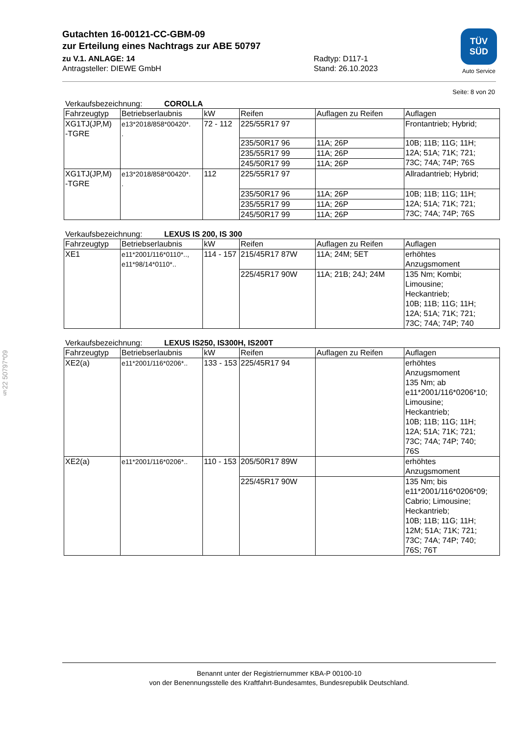Gutachten 16-00121-CC-GBM-09
zur Erteilung eines Nachtrags zur ABE 50797
zu V.1. ANLAGE: 14 Radtyp: D117-1
Antragsteller: DIEWE GmbH Stand: 26.10.2023
TÜV
SÜD
Auto Service
§22 50797*09
Seite: 8 von 20
Verkaufsbezeichnung: COROLLA
| Fahrzeugtyp | Betriebserlaubnis | kW | Reifen | Auflagen zu Reifen | Auflagen |
| --- | --- | --- | --- | --- | --- |
| XG1TJ(JP,M) -TGRE | e13*2018/858*00420*. . | 72 - 112 | 225/55R17 97 | | Frontantrieb; Hybrid; |
| | | | 235/50R17 96 | 11A; 26P | 10B; 11B; 11G; 11H; 12A; 51A; 71K; 721; 73C; 74A; 74P; 76S |
| | | | 235/55R17 99 | 11A; 26P | |
| | | | 245/50R17 99 | 11A; 26P | |
| XG1TJ(JP,M) -TGRE | e13*2018/858*00420*. . | 112 | 225/55R17 97 | | Allradantrieb; Hybrid; |
| | | | 235/50R17 96 | 11A; 26P | 10B; 11B; 11G; 11H; 12A; 51A; 71K; 721; 73C; 74A; 74P; 76S |
| | | | 235/55R17 99 | 11A; 26P | |
| | | | 245/50R17 99 | 11A; 26P | |
Verkaufsbezeichnung: LEXUS IS 200, IS 300
| Fahrzeugtyp | Betriebserlaubnis | kW | Reifen | Auflagen zu Reifen | Auflagen |
| --- | --- | --- | --- | --- | --- |
| XE1 | e11*2001/116*0110*.., e11*98/14*0110*.. | 114 - 157 | 215/45R17 87W | 11A; 24M; 5ET | erhöhtes Anzugsmoment |
| | | | 225/45R17 90W | 11A; 21B; 24J; 24M | 135 Nm; Kombi; Limousine; Heckantrieb; 10B; 11B; 11G; 11H; 12A; 51A; 71K; 721; 73C; 74A; 74P; 740 |
Verkaufsbezeichnung: LEXUS IS250, IS300H, IS200T
| Fahrzeugtyp | Betriebserlaubnis | kW | Reifen | Auflagen zu Reifen | Auflagen |
| --- | --- | --- | --- | --- | --- |
| XE2(a) | e11*2001/116*0206*.. | 133 - 153 | 225/45R17 94 | | erhöhtes Anzugsmoment 135 Nm; ab e11*2001/116*0206*10; Limousine; Heckantrieb; 10B; 11B; 11G; 11H; 12A; 51A; 71K; 721; 73C; 74A; 74P; 740; 76S |
| XE2(a) | e11*2001/116*0206*.. | 110 - 153 | 205/50R17 89W | | erhöhtes Anzugsmoment |
| | | | 225/45R17 90W | | 135 Nm; bis e11*2001/116*0206*09; Cabrio; Limousine; Heckantrieb; 10B; 11B; 11G; 11H; 12M; 51A; 71K; 721; 73C; 74A; 74P; 740; 76S; 76T |
Benannt unter der Registriernummer KBA-P 00100-10
von der Benennungsstelle des Kraftfahrt-Bundesamtes, Bundesrepublik Deutschland.